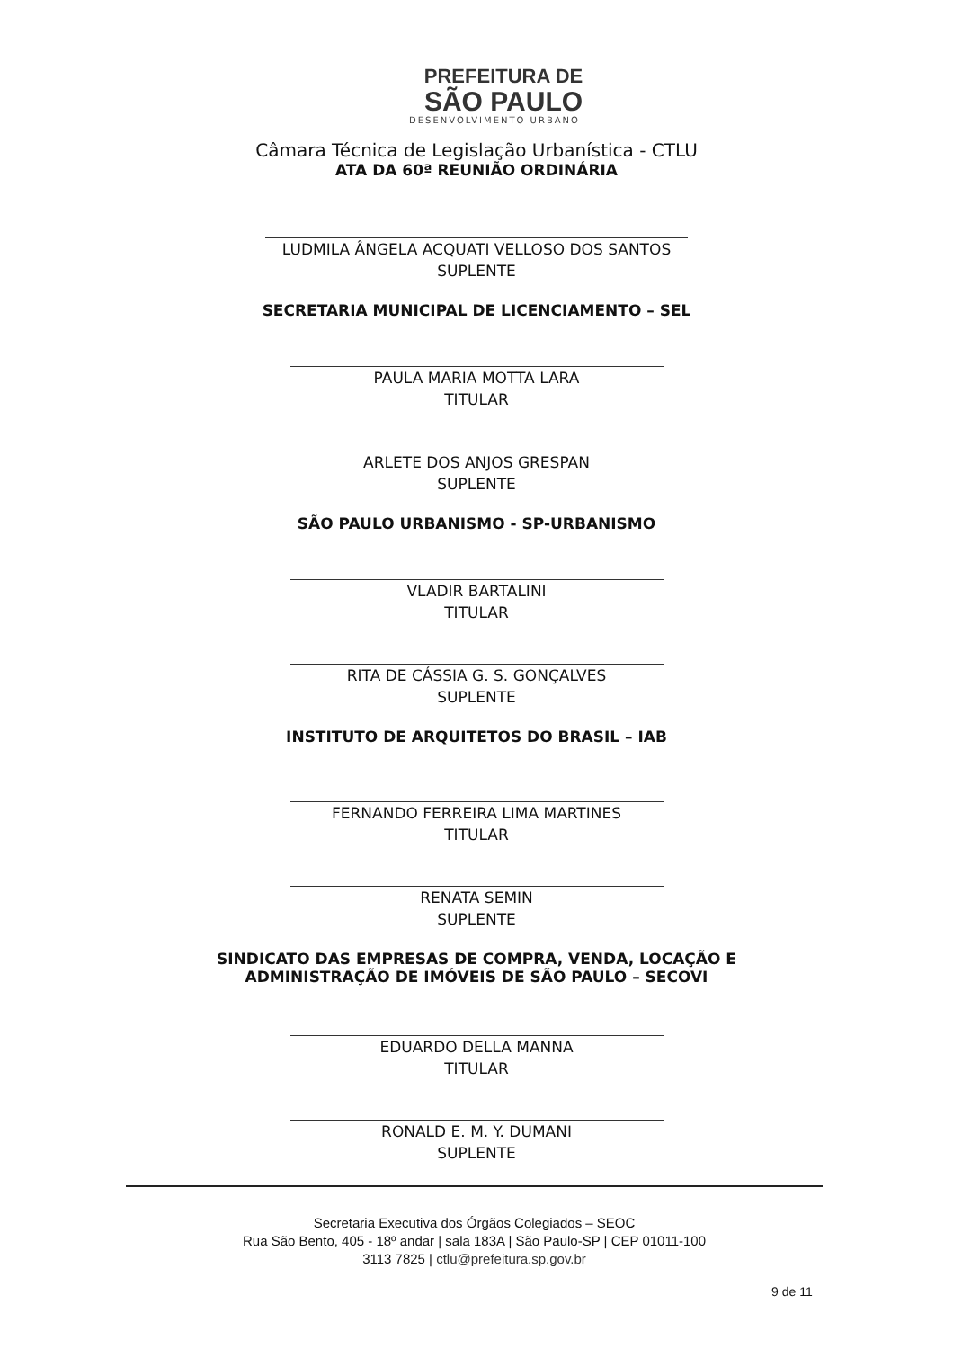PREFEITURA DE
SÃO PAULO
DESENVOLVIMENTO URBANO
Câmara Técnica de Legislação Urbanística - CTLU
ATA DA 60ª REUNIÃO ORDINÁRIA
LUDMILA ÂNGELA ACQUATI VELLOSO DOS SANTOS
SUPLENTE
SECRETARIA MUNICIPAL DE LICENCIAMENTO – SEL
PAULA MARIA MOTTA LARA
TITULAR
ARLETE DOS ANJOS GRESPAN
SUPLENTE
SÃO PAULO URBANISMO - SP-URBANISMO
VLADIR BARTALINI
TITULAR
RITA DE CÁSSIA G. S. GONÇALVES
SUPLENTE
INSTITUTO DE ARQUITETOS DO BRASIL – IAB
FERNANDO FERREIRA LIMA MARTINES
TITULAR
RENATA SEMIN
SUPLENTE
SINDICATO DAS EMPRESAS DE COMPRA, VENDA, LOCAÇÃO E
ADMINISTRAÇÃO DE IMÓVEIS DE SÃO PAULO – SECOVI
EDUARDO DELLA MANNA
TITULAR
RONALD E. M. Y. DUMANI
SUPLENTE
Secretaria Executiva dos Órgãos Colegiados – SEOC
Rua São Bento, 405 - 18º andar | sala 183A | São Paulo-SP | CEP 01011-100
3113 7825 | ctlu@prefeitura.sp.gov.br
9 de 11